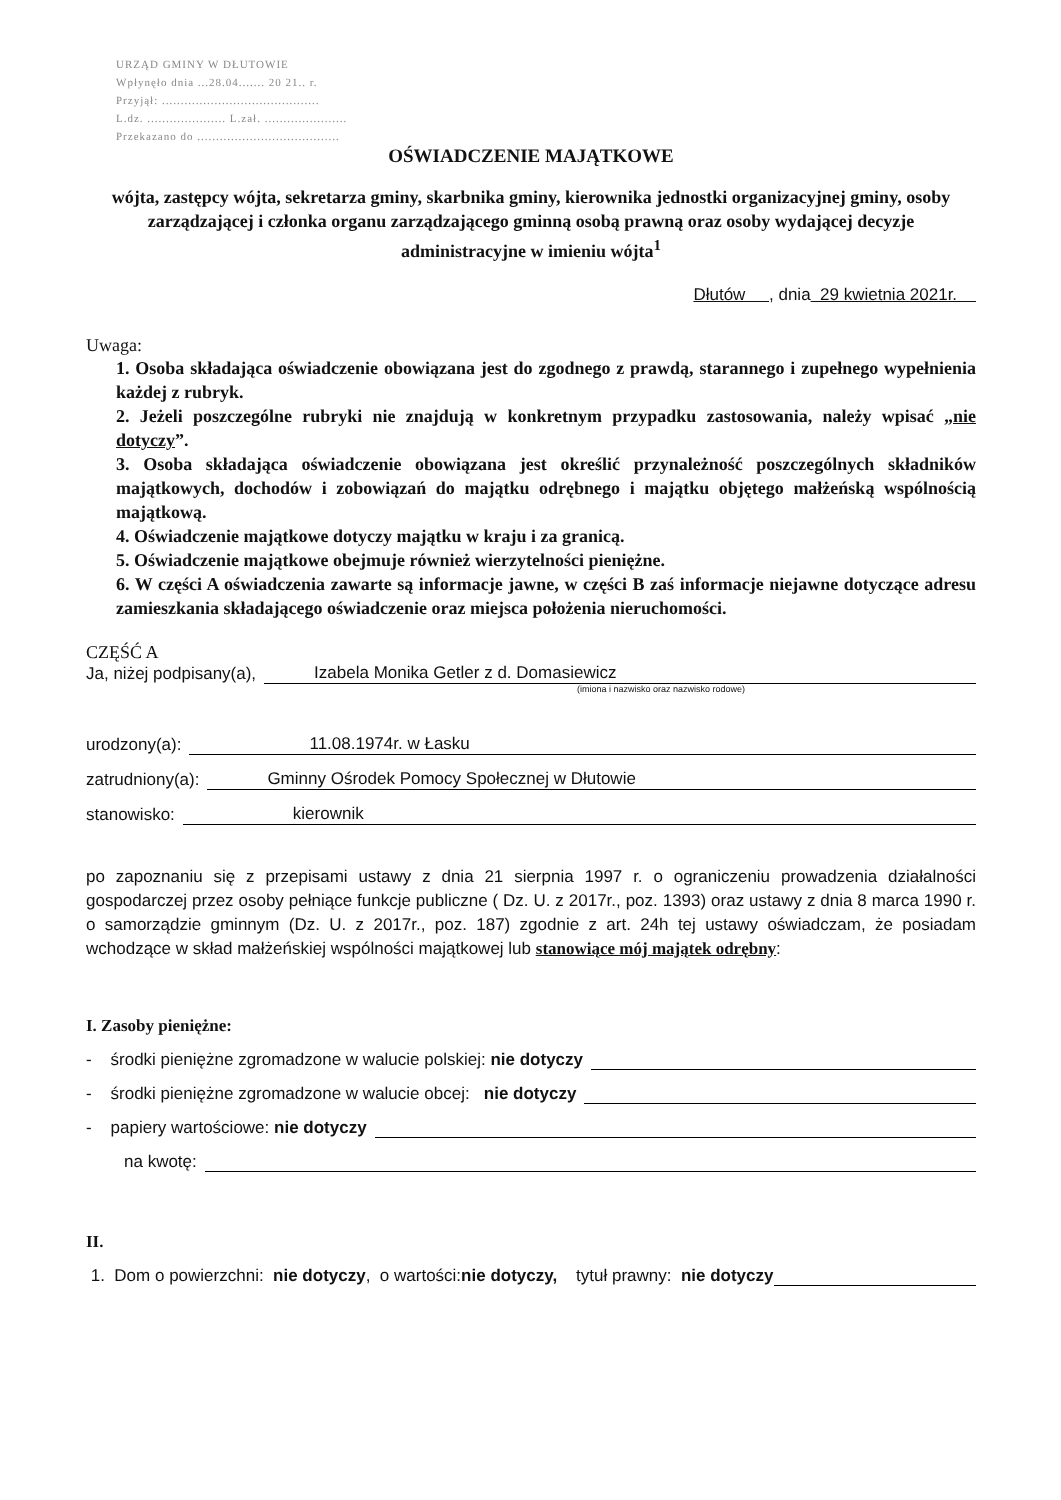URZĄD GMINY W DŁUTOWIE
Wpłynęło dnia ...28.04....... 20 21.. r.
Przyjął: ..........................................
L.dz. ..................... L.zał. ......................
Przekazano do ......................................
OŚWIADCZENIE MAJĄTKOWE
wójta, zastępcy wójta, sekretarza gminy, skarbnika gminy, kierownika jednostki organizacyjnej gminy, osoby zarządzającej i członka organu zarządzającego gminną osobą prawną oraz osoby wydającej decyzje administracyjne w imieniu wójta<sup>1</sup>
Dłutów , dnia 29 kwietnia 2021r.
Uwaga:
1. Osoba składająca oświadczenie obowiązana jest do zgodnego z prawdą, starannego i zupełnego wypełnienia każdej z rubryk.
2. Jeżeli poszczególne rubryki nie znajdują w konkretnym przypadku zastosowania, należy wpisać „nie dotyczy”.
3. Osoba składająca oświadczenie obowiązana jest określić przynależność poszczególnych składników majątkowych, dochodów i zobowiązań do majątku odrębnego i majątku objętego małżeńską wspólnością majątkową.
4. Oświadczenie majątkowe dotyczy majątku w kraju i za granicą.
5. Oświadczenie majątkowe obejmuje również wierzytelności pieniężne.
6. W części A oświadczenia zawarte są informacje jawne, w części B zaś informacje niejawne dotyczące adresu zamieszkania składającego oświadczenie oraz miejsca położenia nieruchomości.
CZĘŚĆ A
Ja, niżej podpisany(a), Izabela Monika Getler z d. Domasiewicz
(imiona i nazwisko oraz nazwisko rodowe)
urodzony(a): 11.08.1974r. w Łasku
zatrudniony(a): Gminny Ośrodek Pomocy Społecznej w Dłutowie
stanowisko: kierownik
po zapoznaniu się z przepisami ustawy z dnia 21 sierpnia 1997 r. o ograniczeniu prowadzenia działalności gospodarczej przez osoby pełniące funkcje publiczne ( Dz. U. z 2017r., poz. 1393) oraz ustawy z dnia 8 marca 1990 r. o samorządzie gminnym (Dz. U. z 2017r., poz. 187) zgodnie z art. 24h tej ustawy oświadczam, że posiadam wchodzące w skład małżeńskiej wspólności majątkowej lub stanowiące mój majątek odrębny:
I. Zasoby pieniężne:
- środki pieniężne zgromadzone w walucie polskiej: nie dotyczy
- środki pieniężne zgromadzone w walucie obcej: nie dotyczy
- papiery wartościowe: nie dotyczy
na kwotę:
II.
1. Dom o powierzchni: nie dotyczy, o wartości: nie dotyczy, tytuł prawny: nie dotyczy